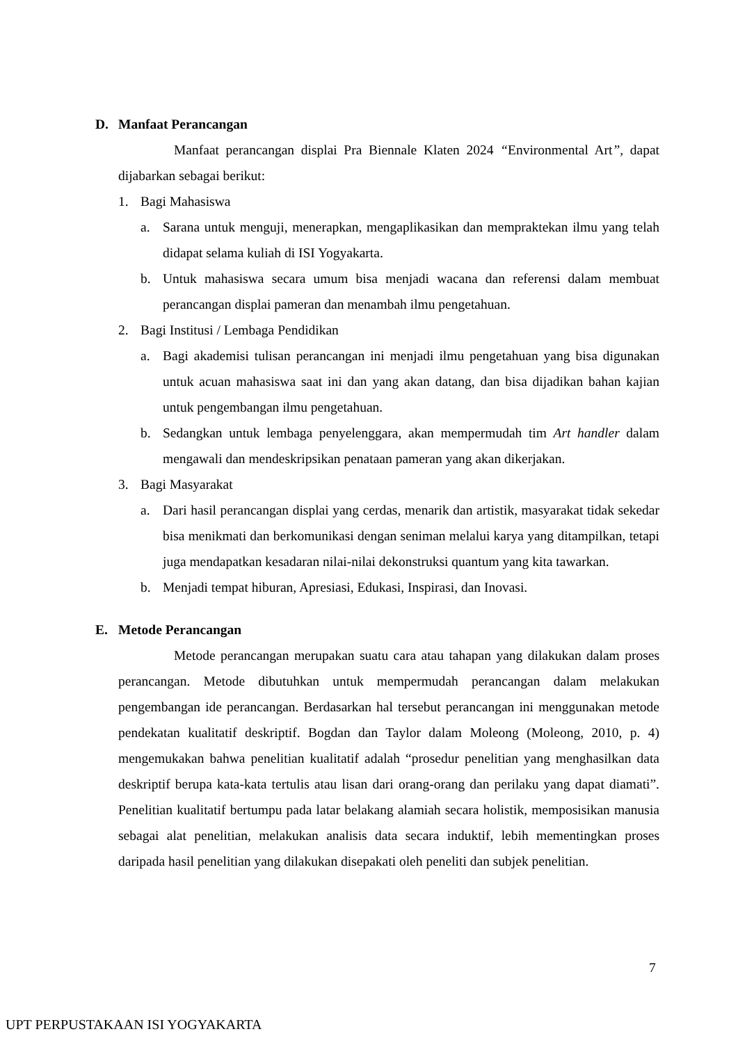D. Manfaat Perancangan
Manfaat perancangan displai Pra Biennale Klaten 2024 “Environmental Art”, dapat dijabarkan sebagai berikut:
1. Bagi Mahasiswa
a. Sarana untuk menguji, menerapkan, mengaplikasikan dan mempraktekan ilmu yang telah didapat selama kuliah di ISI Yogyakarta.
b. Untuk mahasiswa secara umum bisa menjadi wacana dan referensi dalam membuat perancangan displai pameran dan menambah ilmu pengetahuan.
2. Bagi Institusi / Lembaga Pendidikan
a. Bagi akademisi tulisan perancangan ini menjadi ilmu pengetahuan yang bisa digunakan untuk acuan mahasiswa saat ini dan yang akan datang, dan bisa dijadikan bahan kajian untuk pengembangan ilmu pengetahuan.
b. Sedangkan untuk lembaga penyelenggara, akan mempermudah tim Art handler dalam mengawali dan mendeskripsikan penataan pameran yang akan dikerjakan.
3. Bagi Masyarakat
a. Dari hasil perancangan displai yang cerdas, menarik dan artistik, masyarakat tidak sekedar bisa menikmati dan berkomunikasi dengan seniman melalui karya yang ditampilkan, tetapi juga mendapatkan kesadaran nilai-nilai dekonstruksi quantum yang kita tawarkan.
b. Menjadi tempat hiburan, Apresiasi, Edukasi, Inspirasi, dan Inovasi.
E. Metode Perancangan
Metode perancangan merupakan suatu cara atau tahapan yang dilakukan dalam proses perancangan. Metode dibutuhkan untuk mempermudah perancangan dalam melakukan pengembangan ide perancangan. Berdasarkan hal tersebut perancangan ini menggunakan metode pendekatan kualitatif deskriptif. Bogdan dan Taylor dalam Moleong (Moleong, 2010, p. 4) mengemukakan bahwa penelitian kualitatif adalah “prosedur penelitian yang menghasilkan data deskriptif berupa kata-kata tertulis atau lisan dari orang-orang dan perilaku yang dapat diamati”. Penelitian kualitatif bertumpu pada latar belakang alamiah secara holistik, memposisikan manusia sebagai alat penelitian, melakukan analisis data secara induktif, lebih mementingkan proses daripada hasil penelitian yang dilakukan disepakati oleh peneliti dan subjek penelitian.
7
UPT PERPUSTAKAAN ISI YOGYAKARTA